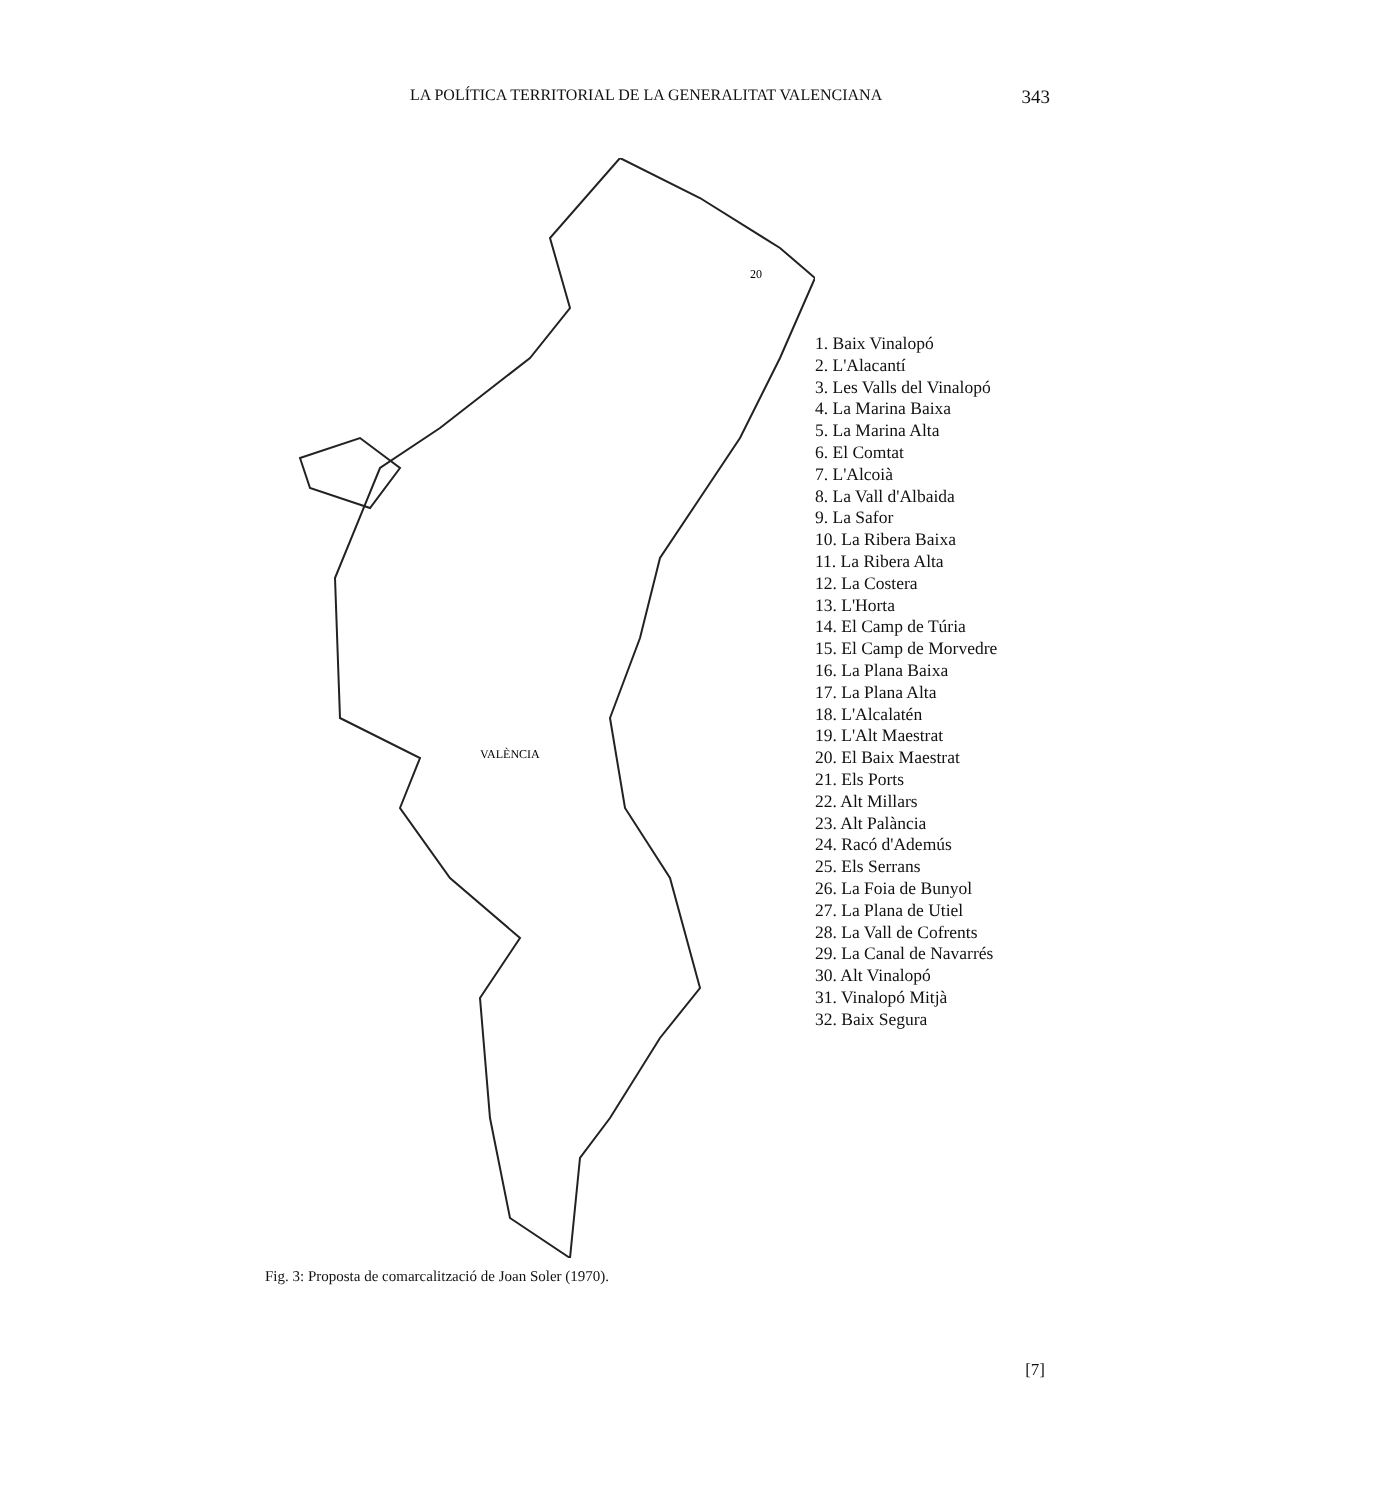LA POLÍTICA TERRITORIAL DE LA GENERALITAT VALENCIANA 343
20
VALÈNCIA
1. Baix Vinalopó
2. L'Alacantí
3. Les Valls del Vinalopó
4. La Marina Baixa
5. La Marina Alta
6. El Comtat
7. L'Alcoià
8. La Vall d'Albaida
9. La Safor
10. La Ribera Baixa
11. La Ribera Alta
12. La Costera
13. L'Horta
14. El Camp de Túria
15. El Camp de Morvedre
16. La Plana Baixa
17. La Plana Alta
18. L'Alcalatén
19. L'Alt Maestrat
20. El Baix Maestrat
21. Els Ports
22. Alt Millars
23. Alt Palància
24. Racó d'Ademús
25. Els Serrans
26. La Foia de Bunyol
27. La Plana de Utiel
28. La Vall de Cofrents
29. La Canal de Navarrés
30. Alt Vinalopó
31. Vinalopó Mitjà
32. Baix Segura
Fig. 3: Proposta de comarcalització de Joan Soler (1970).
[7]